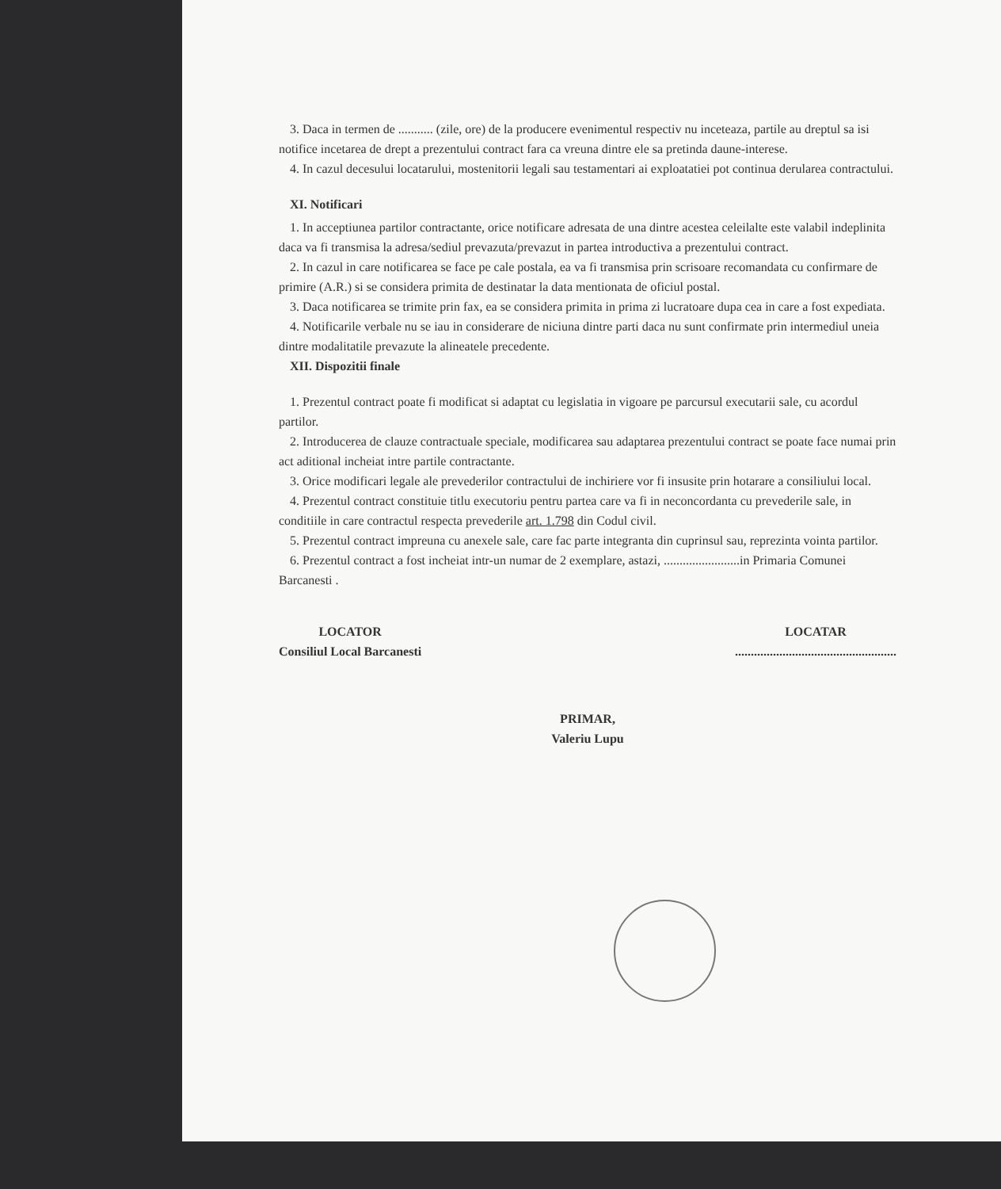3. Daca in termen de ........... (zile, ore) de la producere evenimentul respectiv nu inceteaza, partile au dreptul sa isi notifice incetarea de drept a prezentului contract fara ca vreuna dintre ele sa pretinda daune-interese.
4. In cazul decesului locatarului, mostenitorii legali sau testamentari ai exploatatiei pot continua derularea contractului.
XI. Notificari
1. In acceptiunea partilor contractante, orice notificare adresata de una dintre acestea celeilalte este valabil indeplinita daca va fi transmisa la adresa/sediul prevazuta/prevazut in partea introductiva a prezentului contract.
2. In cazul in care notificarea se face pe cale postala, ea va fi transmisa prin scrisoare recomandata cu confirmare de primire (A.R.) si se considera primita de destinatar la data mentionata de oficiul postal.
3. Daca notificarea se trimite prin fax, ea se considera primita in prima zi lucratoare dupa cea in care a fost expediata.
4. Notificarile verbale nu se iau in considerare de niciuna dintre parti daca nu sunt confirmate prin intermediul uneia dintre modalitatile prevazute la alineatele precedente.
XII. Dispozitii finale
1. Prezentul contract poate fi modificat si adaptat cu legislatia in vigoare pe parcursul executarii sale, cu acordul partilor.
2. Introducerea de clauze contractuale speciale, modificarea sau adaptarea prezentului contract se poate face numai prin act aditional incheiat intre partile contractante.
3. Orice modificari legale ale prevederilor contractului de inchiriere vor fi insusite prin hotarare a consiliului local.
4. Prezentul contract constituie titlu executoriu pentru partea care va fi in neconcordanta cu prevederile sale, in conditiile in care contractul respecta prevederile art. 1.798 din Codul civil.
5. Prezentul contract impreuna cu anexele sale, care fac parte integranta din cuprinsul sau, reprezinta vointa partilor.
6. Prezentul contract a fost incheiat intr-un numar de 2 exemplare, astazi, ........................in Primaria Comunei Barcanesti .
LOCATOR
Consiliul Local Barcanesti
LOCATAR
...................................................
PRIMAR,
Valeriu Lupu